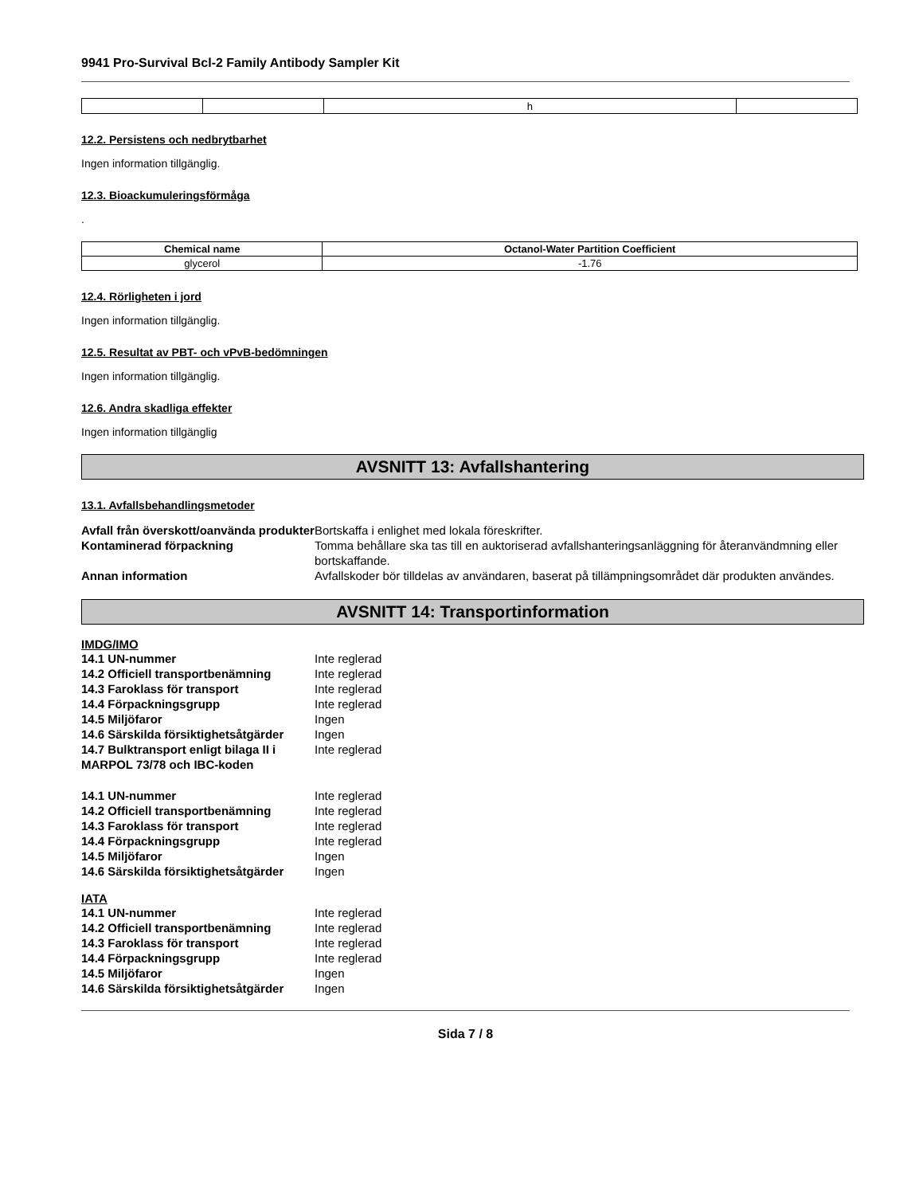9941 Pro-Survival Bcl-2 Family Antibody Sampler Kit
| | | h | |
12.2. Persistens och nedbrytbarhet
Ingen information tillgänglig.
12.3. Bioackumuleringsförmåga
.
| Chemical name | Octanol-Water Partition Coefficient |
| --- | --- |
| glycerol | -1.76 |
12.4. Rörligheten i jord
Ingen information tillgänglig.
12.5. Resultat av PBT- och vPvB-bedömningen
Ingen information tillgänglig.
12.6. Andra skadliga effekter
Ingen information tillgänglig
AVSNITT 13: Avfallshantering
13.1. Avfallsbehandlingsmetoder
| Avfall från överskott/oanvända produkter | Bortskaffa i enlighet med lokala föreskrifter. |
| Kontaminerad förpackning | Tomma behållare ska tas till en auktoriserad avfallshanteringsanläggning för återanvändmning eller bortskaffande. |
| Annan information | Avfallskoder bör tilldelas av användaren, baserat på tillämpningsområdet där produkten användes. |
AVSNITT 14: Transportinformation
IMDG/IMO
| 14.1 UN-nummer | Inte reglerad |
| 14.2 Officiell transportbenämning | Inte reglerad |
| 14.3 Faroklass för transport | Inte reglerad |
| 14.4 Förpackningsgrupp | Inte reglerad |
| 14.5 Miljöfaror | Ingen |
| 14.6 Särskilda försiktighetsåtgärder | Ingen |
| 14.7 Bulktransport enligt bilaga II i MARPOL 73/78 och IBC-koden | Inte reglerad |
| 14.1 UN-nummer | Inte reglerad |
| 14.2 Officiell transportbenämning | Inte reglerad |
| 14.3 Faroklass för transport | Inte reglerad |
| 14.4 Förpackningsgrupp | Inte reglerad |
| 14.5 Miljöfaror | Ingen |
| 14.6 Särskilda försiktighetsåtgärder | Ingen |
IATA
| 14.1 UN-nummer | Inte reglerad |
| 14.2 Officiell transportbenämning | Inte reglerad |
| 14.3 Faroklass för transport | Inte reglerad |
| 14.4 Förpackningsgrupp | Inte reglerad |
| 14.5 Miljöfaror | Ingen |
| 14.6 Särskilda försiktighetsåtgärder | Ingen |
Sida 7 / 8